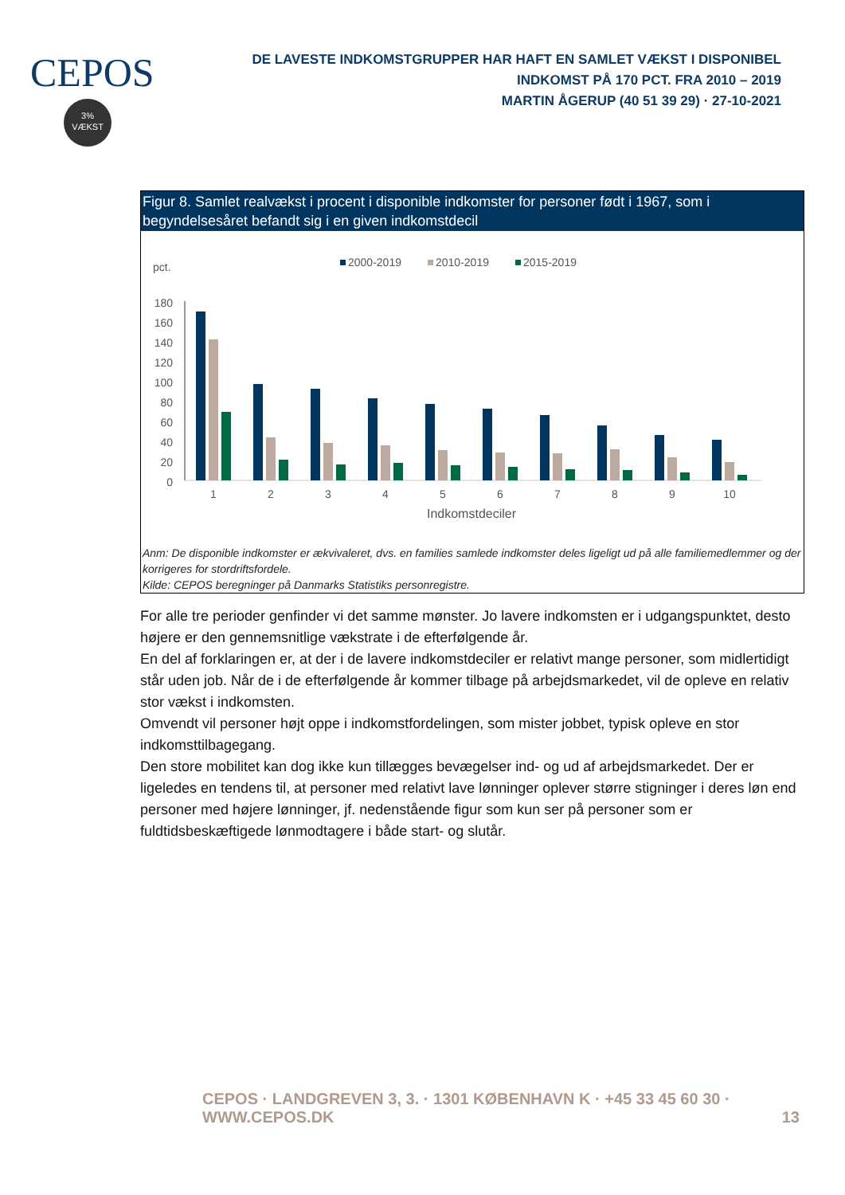CEPOS
3%
VÆKST
DE LAVESTE INDKOMSTGRUPPER HAR HAFT EN SAMLET VÆKST I DISPONIBEL INDKOMST PÅ 170 PCT. FRA 2010 – 2019
MARTIN ÅGERUP (40 51 39 29) · 27-10-2021
Figur 8. Samlet realvækst i procent i disponible indkomster for personer født i 1967, som i begyndelsesåret befandt sig i en given indkomstdecil
pct.
2000-2019
2010-2019
2015-2019
180
160
140
120
100
80
60
40
20
0
1
2
3
4
5
6
7
8
9
10
Indkomstdeciler
Anm: De disponible indkomster er ækvivaleret, dvs. en families samlede indkomster deles ligeligt ud på alle familiemedlemmer og der korrigeres for stordriftsfordele.
Kilde: CEPOS beregninger på Danmarks Statistiks personregistre.
For alle tre perioder genfinder vi det samme mønster. Jo lavere indkomsten er i udgangspunktet, desto højere er den gennemsnitlige vækstrate i de efterfølgende år.
En del af forklaringen er, at der i de lavere indkomstdeciler er relativt mange personer, som midlertidigt står uden job. Når de i de efterfølgende år kommer tilbage på arbejdsmarkedet, vil de opleve en relativ stor vækst i indkomsten.
Omvendt vil personer højt oppe i indkomstfordelingen, som mister jobbet, typisk opleve en stor indkomsttilbagegang.
Den store mobilitet kan dog ikke kun tillægges bevægelser ind- og ud af arbejdsmarkedet. Der er ligeledes en tendens til, at personer med relativt lave lønninger oplever større stigninger i deres løn end personer med højere lønninger, jf. nedenstående figur som kun ser på personer som er fuldtidsbeskæftigede lønmodtagere i både start- og slutår.
CEPOS · LANDGREVEN 3, 3. · 1301 KØBENHAVN K · +45 33 45 60 30 · WWW.CEPOS.DK 13